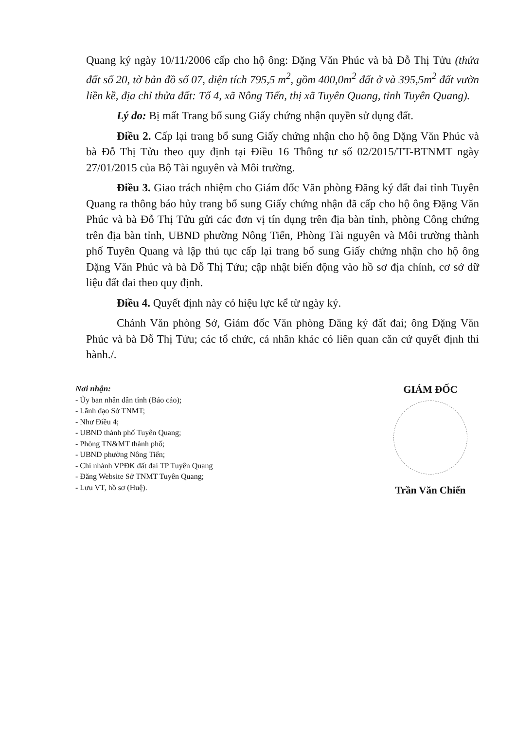Quang ký ngày 10/11/2006 cấp cho hộ ông: Đặng Văn Phúc và bà Đỗ Thị Tửu (thửa đất số 20, tờ bản đồ số 07, diện tích 795,5 m<sup>2</sup>, gồm 400,0m<sup>2</sup> đất ở và 395,5m<sup>2</sup> đất vườn liền kề, địa chỉ thửa đất: Tổ 4, xã Nông Tiến, thị xã Tuyên Quang, tỉnh Tuyên Quang).
Lý do: Bị mất Trang bổ sung Giấy chứng nhận quyền sử dụng đất.
Điều 2. Cấp lại trang bổ sung Giấy chứng nhận cho hộ ông Đặng Văn Phúc và bà Đỗ Thị Tửu theo quy định tại Điều 16 Thông tư số 02/2015/TT-BTNMT ngày 27/01/2015 của Bộ Tài nguyên và Môi trường.
Điều 3. Giao trách nhiệm cho Giám đốc Văn phòng Đăng ký đất đai tỉnh Tuyên Quang ra thông báo hủy trang bổ sung Giấy chứng nhận đã cấp cho hộ ông Đặng Văn Phúc và bà Đỗ Thị Tửu gửi các đơn vị tín dụng trên địa bàn tỉnh, phòng Công chứng trên địa bàn tỉnh, UBND phường Nông Tiến, Phòng Tài nguyên và Môi trường thành phố Tuyên Quang và lập thủ tục cấp lại trang bổ sung Giấy chứng nhận cho hộ ông Đặng Văn Phúc và bà Đỗ Thị Tửu; cập nhật biến động vào hồ sơ địa chính, cơ sở dữ liệu đất đai theo quy định.
Điều 4. Quyết định này có hiệu lực kể từ ngày ký.
Chánh Văn phòng Sở, Giám đốc Văn phòng Đăng ký đất đai; ông Đặng Văn Phúc và bà Đỗ Thị Tửu; các tổ chức, cá nhân khác có liên quan căn cứ quyết định thi hành./.
Nơi nhận:
- Ủy ban nhân dân tỉnh (Báo cáo);
- Lãnh đạo Sở TNMT;
- Như Điều 4;
- UBND thành phố Tuyên Quang;
- Phòng TN&MT thành phố;
- UBND phường Nông Tiến;
- Chi nhánh VPĐK đất đai TP Tuyên Quang
- Đăng Website Sở TNMT Tuyên Quang;
- Lưu VT, hồ sơ (Huệ).
GIÁM ĐỐC
Trần Văn Chiến